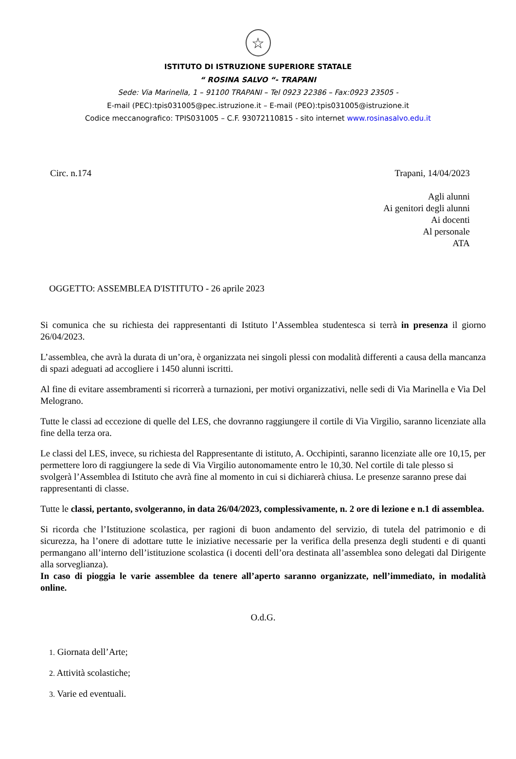☆
ISTITUTO DI ISTRUZIONE SUPERIORE STATALE
“ ROSINA SALVO “- TRAPANI
Sede: Via Marinella, 1 – 91100 TRAPANI – Tel 0923 22386 – Fax:0923 23505 -
E-mail (PEC):tpis031005@pec.istruzione.it – E-mail (PEO):tpis031005@istruzione.it
Codice meccanografico: TPIS031005 – C.F. 93072110815 - sito internet www.rosinasalvo.edu.it
Circ. n.174 Trapani, 14/04/2023
Agli alunni
Ai genitori degli alunni
Ai docenti
Al personale
ATA
OGGETTO: ASSEMBLEA D'ISTITUTO - 26 aprile 2023
Si comunica che su richiesta dei rappresentanti di Istituto l’Assemblea studentesca si terrà in presenza il giorno 26/04/2023.
L’assemblea, che avrà la durata di un’ora, è organizzata nei singoli plessi con modalità differenti a causa della mancanza di spazi adeguati ad accogliere i 1450 alunni iscritti.
Al fine di evitare assembramenti si ricorrerà a turnazioni, per motivi organizzativi, nelle sedi di Via Marinella e Via Del Melograno.
Tutte le classi ad eccezione di quelle del LES, che dovranno raggiungere il cortile di Via Virgilio, saranno licenziate alla fine della terza ora.
Le classi del LES, invece, su richiesta del Rappresentante di istituto, A. Occhipinti, saranno licenziate alle ore 10,15, per permettere loro di raggiungere la sede di Via Virgilio autonomamente entro le 10,30. Nel cortile di tale plesso si svolgerà l’Assemblea di Istituto che avrà fine al momento in cui si dichiarerà chiusa. Le presenze saranno prese dai rappresentanti di classe.
Tutte le classi, pertanto, svolgeranno, in data 26/04/2023, complessivamente, n. 2 ore di lezione e n.1 di assemblea.
Si ricorda che l’Istituzione scolastica, per ragioni di buon andamento del servizio, di tutela del patrimonio e di sicurezza, ha l’onere di adottare tutte le iniziative necessarie per la verifica della presenza degli studenti e di quanti permangano all’interno dell’istituzione scolastica (i docenti dell’ora destinata all’assemblea sono delegati dal Dirigente alla sorveglianza).
In caso di pioggia le varie assemblee da tenere all’aperto saranno organizzate, nell’immediato, in modalità online.
O.d.G.
1. Giornata dell’Arte;
2. Attività scolastiche;
3. Varie ed eventuali.